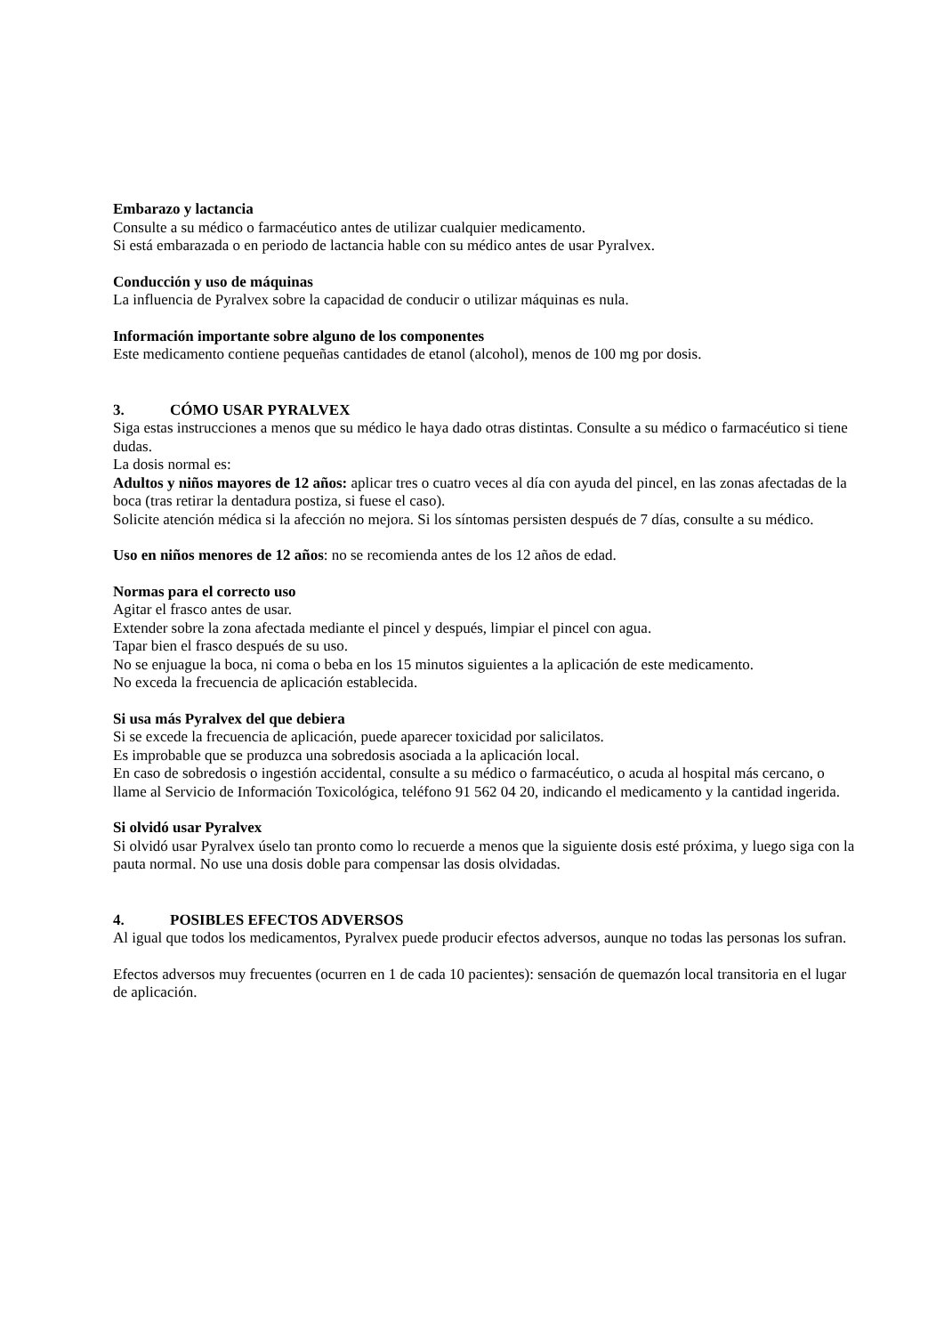Embarazo y lactancia
Consulte a su médico o farmacéutico antes de utilizar cualquier medicamento.
Si está embarazada o en periodo de lactancia hable con su médico antes de usar Pyralvex.
Conducción y uso de máquinas
La influencia de Pyralvex sobre la capacidad de conducir o utilizar máquinas es nula.
Información importante sobre alguno de los componentes
Este medicamento contiene pequeñas cantidades de etanol (alcohol), menos de 100 mg por dosis.
3. CÓMO USAR PYRALVEX
Siga estas instrucciones a menos que su médico le haya dado otras distintas. Consulte a su médico o farmacéutico si tiene dudas.
La dosis normal es:
Adultos y niños mayores de 12 años: aplicar tres o cuatro veces al día con ayuda del pincel, en las zonas afectadas de la boca (tras retirar la dentadura postiza, si fuese el caso).
Solicite atención médica si la afección no mejora. Si los síntomas persisten después de 7 días, consulte a su médico.
Uso en niños menores de 12 años: no se recomienda antes de los 12 años de edad.
Normas para el correcto uso
Agitar el frasco antes de usar.
Extender sobre la zona afectada mediante el pincel y después, limpiar el pincel con agua.
Tapar bien el frasco después de su uso.
No se enjuague la boca, ni coma o beba en los 15 minutos siguientes a la aplicación de este medicamento.
No exceda la frecuencia de aplicación establecida.
Si usa más Pyralvex del que debiera
Si se excede la frecuencia de aplicación, puede aparecer toxicidad por salicilatos.
Es improbable que se produzca una sobredosis asociada a la aplicación local.
En caso de sobredosis o ingestión accidental, consulte a su médico o farmacéutico, o acuda al hospital más cercano, o llame al Servicio de Información Toxicológica, teléfono 91 562 04 20, indicando el medicamento y la cantidad ingerida.
Si olvidó usar Pyralvex
Si olvidó usar Pyralvex úselo tan pronto como lo recuerde a menos que la siguiente dosis esté próxima, y luego siga con la pauta normal. No use una dosis doble para compensar las dosis olvidadas.
4. POSIBLES EFECTOS ADVERSOS
Al igual que todos los medicamentos, Pyralvex puede producir efectos adversos, aunque no todas las personas los sufran.
Efectos adversos muy frecuentes (ocurren en 1 de cada 10 pacientes): sensación de quemazón local transitoria en el lugar de aplicación.